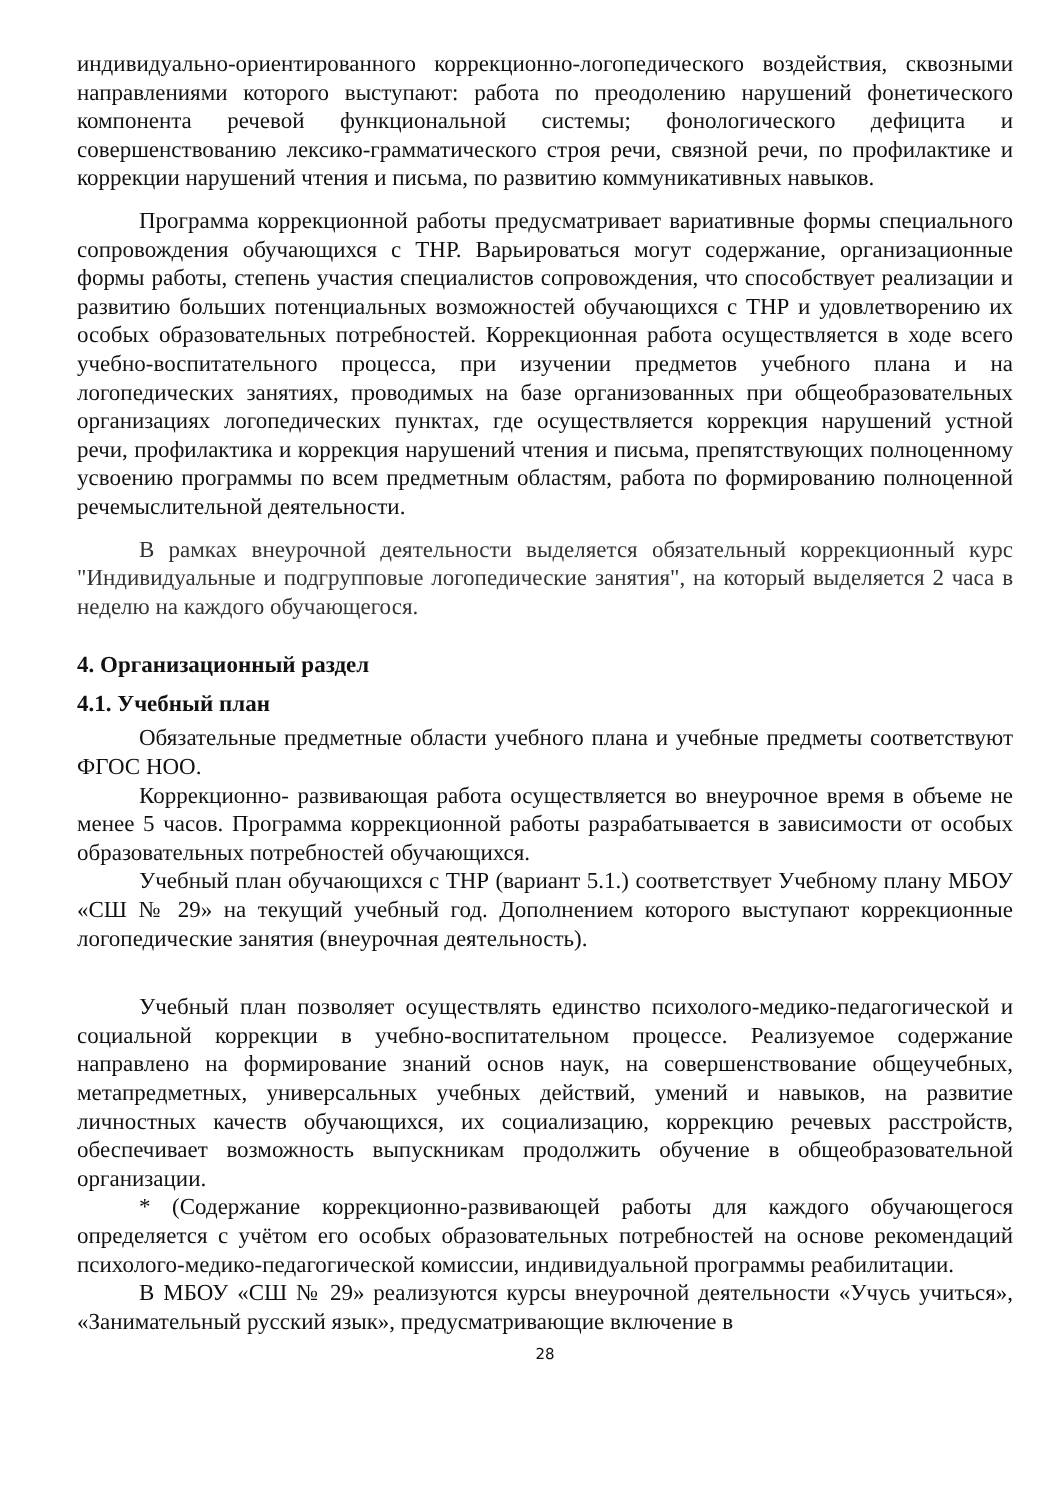индивидуально-ориентированного коррекционно-логопедического воздействия, сквозными направлениями которого выступают: работа по преодолению нарушений фонетического компонента речевой функциональной системы; фонологического дефицита и совершенствованию лексико-грамматического строя речи, связной речи, по профилактике и коррекции нарушений чтения и письма, по развитию коммуникативных навыков.
Программа коррекционной работы предусматривает вариативные формы специального сопровождения обучающихся с ТНР. Варьироваться могут содержание, организационные формы работы, степень участия специалистов сопровождения, что способствует реализации и развитию больших потенциальных возможностей обучающихся с ТНР и удовлетворению их особых образовательных потребностей. Коррекционная работа осуществляется в ходе всего учебно-воспитательного процесса, при изучении предметов учебного плана и на логопедических занятиях, проводимых на базе организованных при общеобразовательных организациях логопедических пунктах, где осуществляется коррекция нарушений устной речи, профилактика и коррекция нарушений чтения и письма, препятствующих полноценному усвоению программы по всем предметным областям, работа по формированию полноценной речемыслительной деятельности.
В рамках внеурочной деятельности выделяется обязательный коррекционный курс "Индивидуальные и подгрупповые логопедические занятия", на который выделяется 2 часа в неделю на каждого обучающегося.
4. Организационный раздел
4.1. Учебный план
Обязательные предметные области учебного плана и учебные предметы соответствуют ФГОС НОО.
Коррекционно- развивающая работа осуществляется во внеурочное время в объеме не менее 5 часов. Программа коррекционной работы разрабатывается в зависимости от особых образовательных потребностей обучающихся.
Учебный план обучающихся с ТНР (вариант 5.1.) соответствует Учебному плану МБОУ «СШ № 29» на текущий учебный год. Дополнением которого выступают коррекционные логопедические занятия (внеурочная деятельность).
Учебный план позволяет осуществлять единство психолого-медико-педагогической и социальной коррекции в учебно-воспитательном процессе. Реализуемое содержание направлено на формирование знаний основ наук, на совершенствование общеучебных, метапредметных, универсальных учебных действий, умений и навыков, на развитие личностных качеств обучающихся, их социализацию, коррекцию речевых расстройств, обеспечивает возможность выпускникам продолжить обучение в общеобразовательной организации.
* (Содержание коррекционно-развивающей работы для каждого обучающегося определяется с учётом его особых образовательных потребностей на основе рекомендаций психолого-медико-педагогической комиссии, индивидуальной программы реабилитации.
В МБОУ «СШ № 29» реализуются курсы внеурочной деятельности «Учусь учиться», «Занимательный русский язык», предусматривающие включение в
28